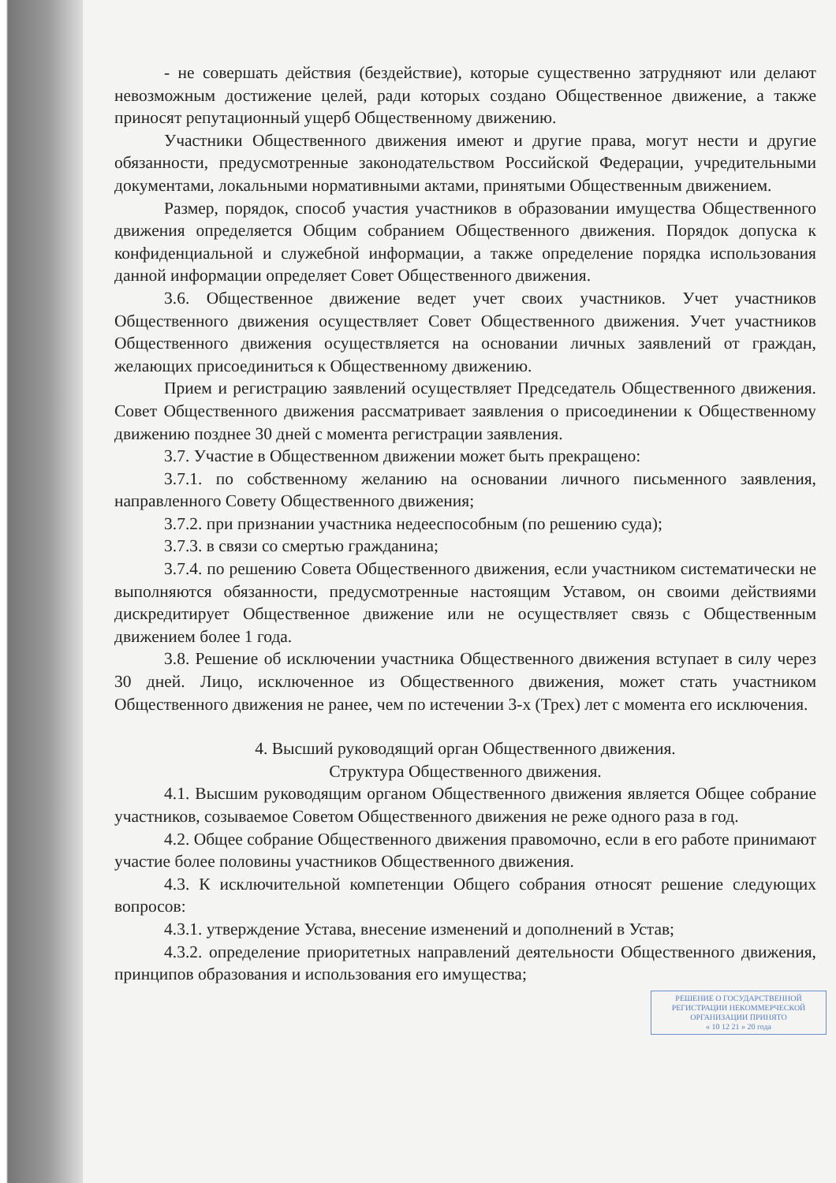- не совершать действия (бездействие), которые существенно затрудняют или делают невозможным достижение целей, ради которых создано Общественное движение, а также приносят репутационный ущерб Общественному движению.
Участники Общественного движения имеют и другие права, могут нести и другие обязанности, предусмотренные законодательством Российской Федерации, учредительными документами, локальными нормативными актами, принятыми Общественным движением.
Размер, порядок, способ участия участников в образовании имущества Общественного движения определяется Общим собранием Общественного движения. Порядок допуска к конфиденциальной и служебной информации, а также определение порядка использования данной информации определяет Совет Общественного движения.
3.6. Общественное движение ведет учет своих участников. Учет участников Общественного движения осуществляет Совет Общественного движения. Учет участников Общественного движения осуществляется на основании личных заявлений от граждан, желающих присоединиться к Общественному движению.
Прием и регистрацию заявлений осуществляет Председатель Общественного движения. Совет Общественного движения рассматривает заявления о присоединении к Общественному движению позднее 30 дней с момента регистрации заявления.
3.7. Участие в Общественном движении может быть прекращено:
3.7.1. по собственному желанию на основании личного письменного заявления, направленного Совету Общественного движения;
3.7.2. при признании участника недееспособным (по решению суда);
3.7.3. в связи со смертью гражданина;
3.7.4. по решению Совета Общественного движения, если участником систематически не выполняются обязанности, предусмотренные настоящим Уставом, он своими действиями дискредитирует Общественное движение или не осуществляет связь с Общественным движением более 1 года.
3.8. Решение об исключении участника Общественного движения вступает в силу через 30 дней. Лицо, исключенное из Общественного движения, может стать участником Общественного движения не ранее, чем по истечении 3-х (Трех) лет с момента его исключения.
4. Высший руководящий орган Общественного движения.
Структура Общественного движения.
4.1. Высшим руководящим органом Общественного движения является Общее собрание участников, созываемое Советом Общественного движения не реже одного раза в год.
4.2. Общее собрание Общественного движения правомочно, если в его работе принимают участие более половины участников Общественного движения.
4.3. К исключительной компетенции Общего собрания относят решение следующих вопросов:
4.3.1. утверждение Устава, внесение изменений и дополнений в Устав;
4.3.2. определение приоритетных направлений деятельности Общественного движения, принципов образования и использования его имущества;
РЕШЕНИЕ О ГОСУДАРСТВЕННОЙ РЕГИСТРАЦИИ НЕКОММЕРЧЕСКОЙ ОРГАНИЗАЦИИ ПРИНЯТО
« 10 12 21 » 20 года